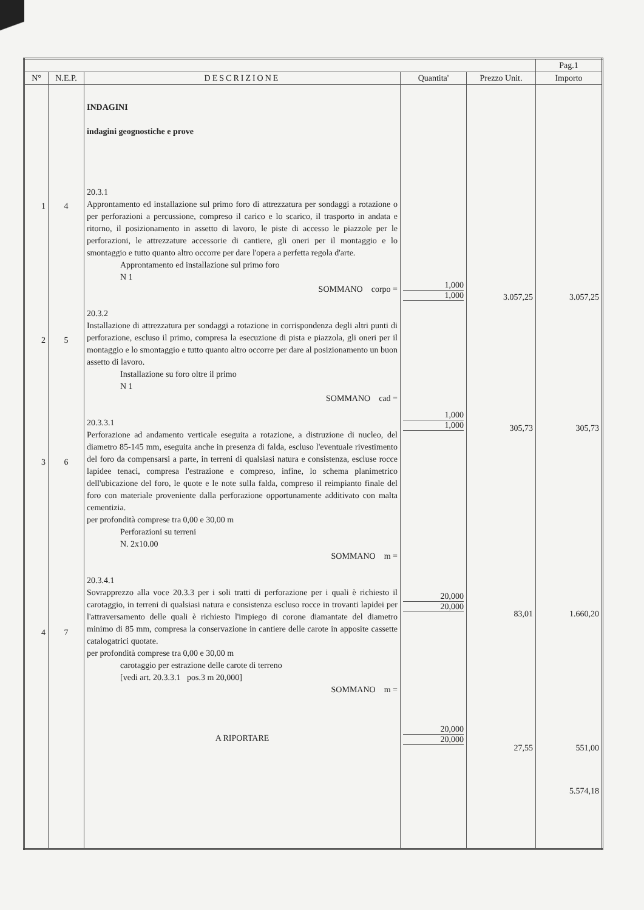| | | | | | Pag.1 |
| --- | --- | --- | --- | --- | --- |
| N° | N.E.P. | DESCRIZIONE | Quantita' | Prezzo Unit. | Importo |
| 1 2 3 4 | 4 5 6 7 | INDAGINI indagini geognostiche e prove 20.3.1 Approntamento ed installazione sul primo foro di attrezzatura per sondaggi a rotazione o per perforazioni a percussione, compreso il carico e lo scarico, il trasporto in andata e ritorno, il posizionamento in assetto di lavoro, le piste di accesso le piazzole per le perforazioni, le attrezzature accessorie di cantiere, gli oneri per il montaggio e lo smontaggio e tutto quanto altro occorre per dare l'opera a perfetta regola d'arte. Approntamento ed installazione sul primo foro N 1 SOMMANO corpo = 20.3.2 Installazione di attrezzatura per sondaggi a rotazione in corrispondenza degli altri punti di perforazione, escluso il primo, compresa la esecuzione di pista e piazzola, gli oneri per il montaggio e lo smontaggio e tutto quanto altro occorre per dare al posizionamento un buon assetto di lavoro. Installazione su foro oltre il primo N 1 SOMMANO cad = 20.3.3.1 Perforazione ad andamento verticale eseguita a rotazione, a distruzione di nucleo, del diametro 85-145 mm, eseguita anche in presenza di falda, escluso l'eventuale rivestimento del foro da compensarsi a parte, in terreni di qualsiasi natura e consistenza, escluse rocce lapidee tenaci, compresa l'estrazione e compreso, infine, lo schema planimetrico dell'ubicazione del foro, le quote e le note sulla falda, compreso il reimpianto finale del foro con materiale proveniente dalla perforazione opportunamente additivato con malta cementizia. per profondità comprese tra 0,00 e 30,00 m Perforazioni su terreni N. 2x10.00 SOMMANO m = 20.3.4.1 Sovrapprezzo alla voce 20.3.3 per i soli tratti di perforazione per i quali è richiesto il carotaggio, in terreni di qualsiasi natura e consistenza escluso rocce in trovanti lapidei per l'attraversamento delle quali è richiesto l'impiego di corone diamantate del diametro minimo di 85 mm, compresa la conservazione in cantiere delle carote in apposite cassette catalogatrici quotate. per profondità comprese tra 0,00 e 30,00 m carotaggio per estrazione delle carote di terreno [vedi art. 20.3.3.1 pos.3 m 20,000] SOMMANO m = A RIPORTARE | 1,000 1,000 1,000 1,000 20,000 20,000 20,000 20,000 | 3.057,25 305,73 83,01 27,55 | 3.057,25 305,73 1.660,20 551,00 5.574,18 |